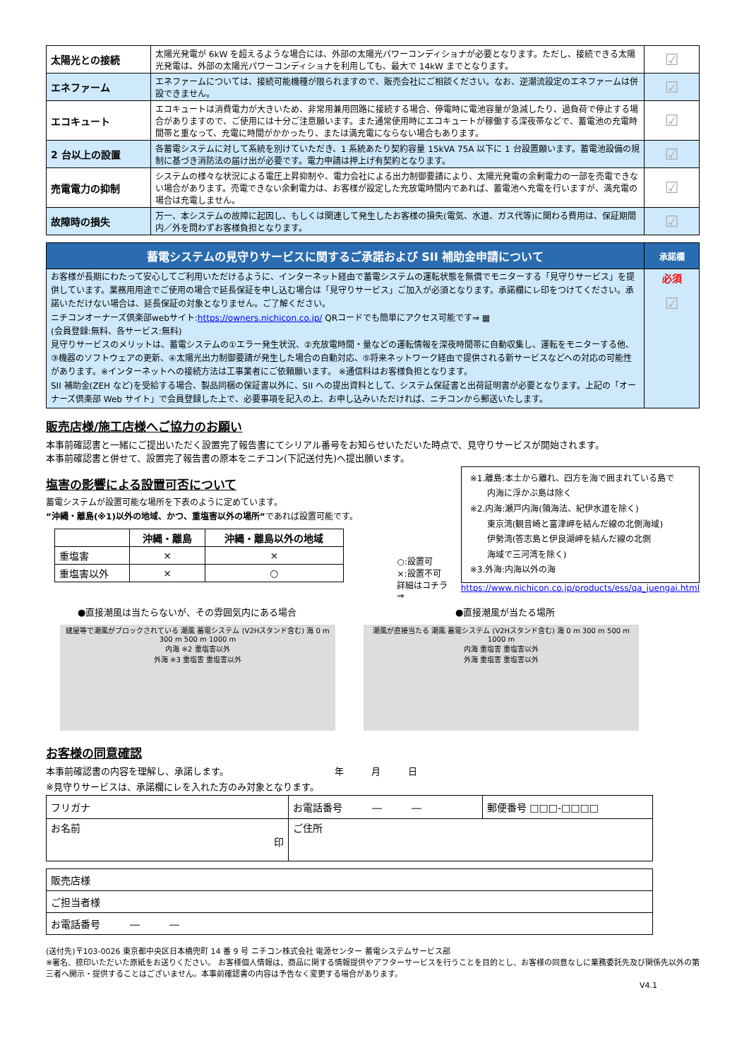| 太陽光との接続 | 太陽光発電が 6kW を超えるような場合には、外部の太陽光パワーコンディショナが必要となります。ただし、接続できる太陽光発電は、外部の太陽光パワーコンディショナを利用しても、最大で 14kW までとなります。 | ☑ |
| エネファーム | エネファームについては、接続可能機種が限られますので、販売会社にご相談ください。なお、逆潮流設定のエネファームは併設できません。 | ☑ |
| エコキュート | エコキュートは消費電力が大きいため、非常用兼用回路に接続する場合、停電時に電池容量が急減したり、過負荷で停止する場合がありますので、ご使用には十分ご注意願います。また通常使用時にエコキュートが稼働する深夜帯などで、蓄電池の充電時間帯と重なって、充電に時間がかかったり、または満充電にならない場合もあります。 | ☑ |
| 2 台以上の設置 | 各蓄電システムに対して系統を別けていただき、1 系統あたり契約容量 15kVA 75A 以下に 1 台設置願います。蓄電池設備の規制に基づき消防法の届け出が必要です。電力申請は押上げ有契約となります。 | ☑ |
| 売電電力の抑制 | システムの様々な状況による電圧上昇抑制や、電力会社による出力制御要請により、太陽光発電の余剰電力の一部を売電できない場合があります。売電できない余剰電力は、お客様が設定した充放電時間内であれば、蓄電池へ充電を行いますが、満充電の場合は充電しません。 | ☑ |
| 故障時の損失 | 万一、本システムの故障に起因し、もしくは関連して発生したお客様の損失(電気、水道、ガス代等)に関わる費用は、保証期間内／外を問わずお客様負担となります。 | ☑ |
| 蓄電システムの見守りサービスに関するご承諾および SII 補助金申請について | 承諾欄 |
| --- | --- |
| お客様が長期にわたって安心してご利用いただけるように、インターネット経由で蓄電システムの運転状態を無償でモニターする「見守りサービス」を提供しています。業務用用途でご使用の場合で延長保証を申し込む場合は「見守りサービス」ご加入が必須となります。承諾欄にレ印をつけてください。承諾いただけない場合は、延長保証の対象となりません。ご了解ください。 ニチコンオーナーズ倶楽部webサイト: https://owners.nichicon.co.jp/ QRコードでも簡単にアクセス可能です⇒ ▦ (会員登録:無料、各サービス:無料) 見守りサービスのメリットは、蓄電システムの①エラー発生状況、②充放電時間・量などの運転情報を深夜時間帯に自動収集し、運転をモニターする他、③機器のソフトウェアの更新、④太陽光出力制御要請が発生した場合の自動対応、⑤将来ネットワーク経由で提供される新サービスなどへの対応の可能性があります。※インターネットへの接続方法は工事業者にご依頼願います。 ※通信料はお客様負担となります。 SII 補助金(ZEH など)を受給する場合、製品同梱の保証書以外に、SII への提出資料として、システム保証書と出荷証明書が必要となります。上記の「オーナーズ倶楽部 Web サイト」で会員登録した上で、必要事項を記入の上、お申し込みいただければ、ニチコンから郵送いたします。 | 必須 ☑ |
販売店様/施工店様へご協力のお願い
本事前確認書と一緒にご提出いただく設置完了報告書にてシリアル番号をお知らせいただいた時点で、見守りサービスが開始されます。
本事前確認書と併せて、設置完了報告書の原本をニチコン(下記送付先)へ提出願います。
塩害の影響による設置可否について
蓄電システムが設置可能な場所を下表のように定めています。
“沖縄・離島(※1)以外の地域、かつ、重塩害以外の場所”であれば設置可能です。
| | 沖縄・離島 | 沖縄・離島以外の地域 |
| --- | --- | --- |
| 重塩害 | × | × |
| 重塩害以外 | × | ○ |
○:設置可
×:設置不可
詳細はコチラ ⇒
※1.離島:本土から離れ、四方を海で囲まれている島で
　　内海に浮かぶ島は除く
※2.内海:瀬戸内海(領海法、紀伊水道を除く)
　　東京湾(観音崎と富津岬を結んだ線の北側海域)
　　伊勢湾(答志島と伊良湖岬を結んだ線の北側
　　海域で三河湾を除く)
※3.外海:内海以外の海
https://www.nichicon.co.jp/products/ess/qa_juengai.html
●直接潮風は当たらないが、その雰囲気内にある場合 ●直接潮風が当たる場所
建屋等で潮風がブロックされている 潮風 蓄電システム (V2Hスタンド含む) 海 0 m 300 m 500 m 1000 m
内海 ※2 重塩害以外
外海 ※3 重塩害 重塩害以外
潮風が直接当たる 潮風 蓄電システム (V2Hスタンド含む) 海 0 m 300 m 500 m 1000 m
内海 重塩害 重塩害以外
外海 重塩害 重塩害以外
お客様の同意確認
本事前確認書の内容を理解し、承諾します。　　　　　　　　　　　　年　　　月　　　日
※見守りサービスは、承諾欄にレを入れた方のみ対象となります。
| フリガナ | お電話番号 ― ― | 郵便番号 □□□-□□□□ |
| お名前 印 | ご住所 | |
| 販売店様 |
| ご担当者様 |
| お電話番号 ― ― |
(送付先)〒103-0026 東京都中央区日本橋兜町 14 番 9 号 ニチコン株式会社 電源センター 蓄電システムサービス部
※署名、捺印いただいた原紙をお送りください。 お客様個人情報は、商品に関する情報提供やアフターサービスを行うことを目的とし、お客様の同意なしに業務委託先及び関係先以外の第三者へ開示・提供することはございません。本事前確認書の内容は予告なく変更する場合があります。
V4.1